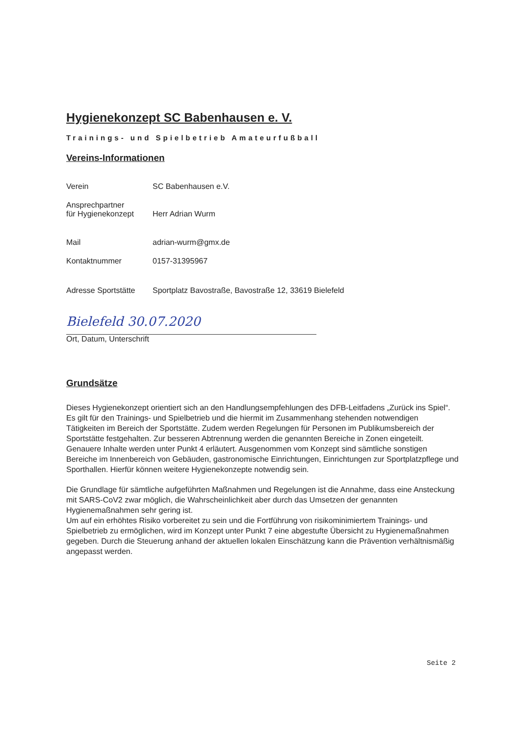Hygienekonzept SC Babenhausen e. V.
Trainings- und Spielbetrieb Amateurfußball
Vereins-Informationen
| Verein | SC Babenhausen e.V. |
| Ansprechpartner für Hygienekonzept | Herr Adrian Wurm |
| Mail | adrian-wurm@gmx.de |
| Kontaktnummer | 0157-31395967 |
| Adresse Sportstätte | Sportplatz Bavostraße, Bavostraße 12, 33619 Bielefeld |
Bielefeld 30.07.2020
Ort, Datum, Unterschrift
Grundsätze
Dieses Hygienekonzept orientiert sich an den Handlungsempfehlungen des DFB-Leitfadens „Zurück ins Spiel“. Es gilt für den Trainings- und Spielbetrieb und die hiermit im Zusammenhang stehenden notwendigen Tätigkeiten im Bereich der Sportstätte. Zudem werden Regelungen für Personen im Publikumsbereich der Sportstätte festgehalten. Zur besseren Abtrennung werden die genannten Bereiche in Zonen eingeteilt. Genauere Inhalte werden unter Punkt 4 erläutert. Ausgenommen vom Konzept sind sämtliche sonstigen Bereiche im Innenbereich von Gebäuden, gastronomische Einrichtungen, Einrichtungen zur Sportplatzpflege und Sporthallen. Hierfür können weitere Hygienekonzepte notwendig sein.
Die Grundlage für sämtliche aufgeführten Maßnahmen und Regelungen ist die Annahme, dass eine Ansteckung mit SARS-CoV2 zwar möglich, die Wahrscheinlichkeit aber durch das Umsetzen der genannten Hygienemaßnahmen sehr gering ist.
Um auf ein erhöhtes Risiko vorbereitet zu sein und die Fortführung von risikominimiertem Trainings- und Spielbetrieb zu ermöglichen, wird im Konzept unter Punkt 7 eine abgestufte Übersicht zu Hygienemaßnahmen gegeben. Durch die Steuerung anhand der aktuellen lokalen Einschätzung kann die Prävention verhältnismäßig angepasst werden.
Seite 2